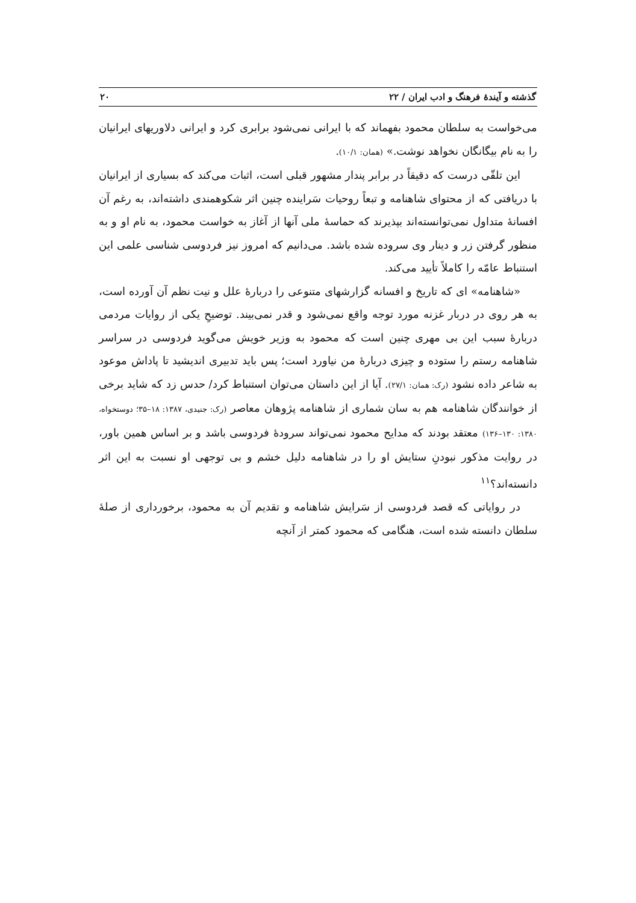گذشته و آیندهٔ فرهنگ و ادب ایران / ۲۲ ۲۰
می‌خواست به سلطان محمود بفهماند که با ایرانی نمی‌شود برابری کرد و ایرانی دلاوریهای ایرانیان را به نام بیگانگان نخواهد نوشت.» (همان: ۱۰/۱).
این تلقّی درست که دقیقاً در برابر پندار مشهور قبلی است، اثبات می‌کند که بسیاری از ایرانیان با دریافتی که از محتوای شاهنامه و تبعاً روحیات سَراینده چنین اثر شکوهمندی داشته‌اند، به رغم آن افسانهٔ متداول نمی‌توانسته‌اند بپذیرند که حماسهٔ ملی آنها از آغاز به خواست محمود، به نام او و به منظور گرفتن زر و دینار وی سروده شده باشد. می‌دانیم که امروز نیز فردوسی شناسی علمی این استنباط عامّه را کاملاً تأیید می‌کند.
«شاهنامه» ای که تاریخ و افسانه گزارشهای متنوعی را دربارهٔ علل و نیت نظم آن آورده است، به هر روی در دربار غزنه مورد توجه واقع نمی‌شود و قدر نمی‌بیند. توضیحِ یکی از روایات مردمی دربارهٔ سبب این بی مهری چنین است که محمود به وزیر خویش می‌گوید فردوسی در سراسر شاهنامه رستم را ستوده و چیزی دربارهٔ من نیاورد است؛ پس باید تدبیری اندیشید تا پاداش موعود به شاعر داده نشود (رک: همان: ۲۷/۱). آیا از این داستان می‌توان استنباط کرد/ حدس زد که شاید برخی از خوانندگان شاهنامه هم به سان شماری از شاهنامه پژوهان معاصر (رک: جنیدی، ۱۳۸۷: ۱۸–۳۵؛ دوستخواه، ۱۳۸۰: ۱۳۰–۱۳۶) معتقد بودند که مدایح محمود نمی‌تواند سرودهٔ فردوسی باشد و بر اساس همین باور، در روایت مذکور نبودنِ ستایش او را در شاهنامه دلیل خشم و بی توجهی او نسبت به این اثر دانسته‌اند؟<sup>۱۱</sup>
در روایاتی که قصد فردوسی از سَرایش شاهنامه و تقدیم آن به محمود، برخورداری از صلهٔ سلطان دانسته شده است، هنگامی که محمود کمتر از آنچه